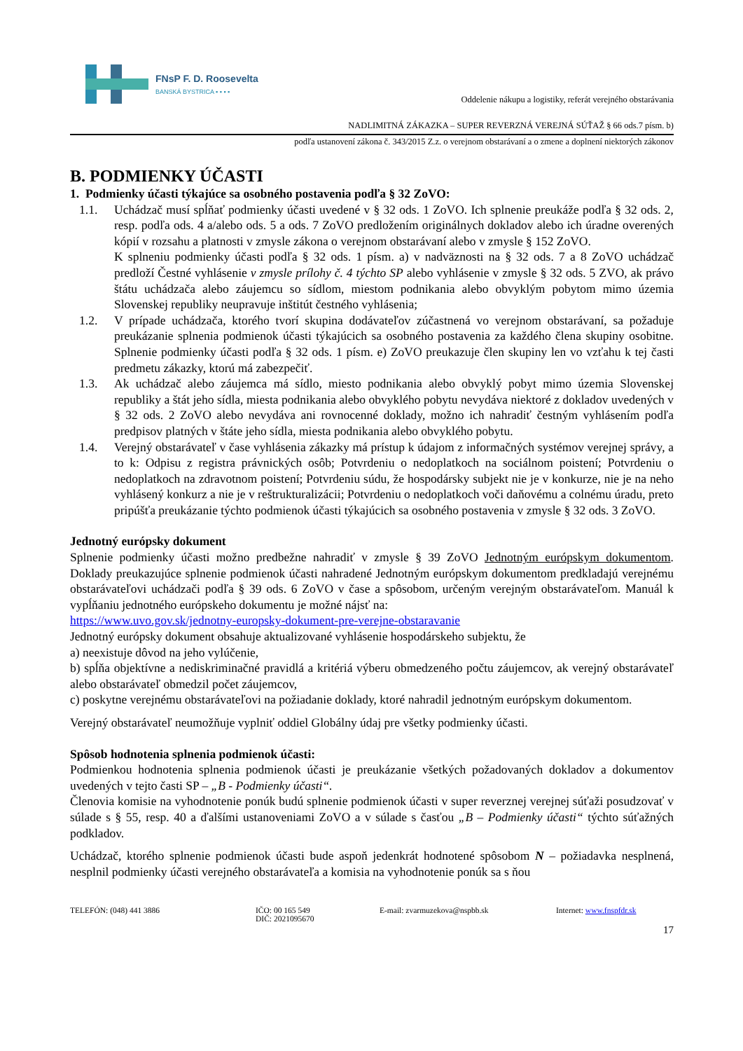FNsP F. D. Roosevelta
BANSKÁ BYSTRICA ▪ ▪ ▪ ▪
Oddelenie nákupu a logistiky, referát verejného obstarávania
NADLIMITNÁ ZÁKAZKA – SUPER REVERZNÁ VEREJNÁ SÚŤAŽ § 66 ods.7 písm. b)
podľa ustanovení zákona č. 343/2015 Z.z. o verejnom obstarávaní a o zmene a doplnení niektorých zákonov
B. PODMIENKY ÚČASTI
1. Podmienky účasti týkajúce sa osobného postavenia podľa § 32 ZoVO:
1.1. Uchádzač musí spĺňať podmienky účasti uvedené v § 32 ods. 1 ZoVO. Ich splnenie preukáže podľa § 32 ods. 2, resp. podľa ods. 4 a/alebo ods. 5 a ods. 7 ZoVO predložením originálnych dokladov alebo ich úradne overených kópií v rozsahu a platnosti v zmysle zákona o verejnom obstarávaní alebo v zmysle § 152 ZoVO.
K splneniu podmienky účasti podľa § 32 ods. 1 písm. a) v nadväznosti na § 32 ods. 7 a 8 ZoVO uchádzač predloží Čestné vyhlásenie v zmysle prílohy č. 4 týchto SP alebo vyhlásenie v zmysle § 32 ods. 5 ZVO, ak právo štátu uchádzača alebo záujemcu so sídlom, miestom podnikania alebo obvyklým pobytom mimo územia Slovenskej republiky neupravuje inštitút čestného vyhlásenia;
1.2. V prípade uchádzača, ktorého tvorí skupina dodávateľov zúčastnená vo verejnom obstarávaní, sa požaduje preukázanie splnenia podmienok účasti týkajúcich sa osobného postavenia za každého člena skupiny osobitne. Splnenie podmienky účasti podľa § 32 ods. 1 písm. e) ZoVO preukazuje člen skupiny len vo vzťahu k tej časti predmetu zákazky, ktorú má zabezpečiť.
1.3. Ak uchádzač alebo záujemca má sídlo, miesto podnikania alebo obvyklý pobyt mimo územia Slovenskej republiky a štát jeho sídla, miesta podnikania alebo obvyklého pobytu nevydáva niektoré z dokladov uvedených v § 32 ods. 2 ZoVO alebo nevydáva ani rovnocenné doklady, možno ich nahradiť čestným vyhlásením podľa predpisov platných v štáte jeho sídla, miesta podnikania alebo obvyklého pobytu.
1.4. Verejný obstarávateľ v čase vyhlásenia zákazky má prístup k údajom z informačných systémov verejnej správy, a to k: Odpisu z registra právnických osôb; Potvrdeniu o nedoplatkoch na sociálnom poistení; Potvrdeniu o nedoplatkoch na zdravotnom poistení; Potvrdeniu súdu, že hospodársky subjekt nie je v konkurze, nie je na neho vyhlásený konkurz a nie je v reštrukturalizácii; Potvrdeniu o nedoplatkoch voči daňovému a colnému úradu, preto pripúšťa preukázanie týchto podmienok účasti týkajúcich sa osobného postavenia v zmysle § 32 ods. 3 ZoVO.
Jednotný európsky dokument
Splnenie podmienky účasti možno predbežne nahradiť v zmysle § 39 ZoVO Jednotným európskym dokumentom. Doklady preukazujúce splnenie podmienok účasti nahradené Jednotným európskym dokumentom predkladajú verejnému obstarávateľovi uchádzači podľa § 39 ods. 6 ZoVO v čase a spôsobom, určeným verejným obstarávateľom. Manuál k vypĺňaniu jednotného európskeho dokumentu je možné nájsť na:
https://www.uvo.gov.sk/jednotny-europsky-dokument-pre-verejne-obstaravanie
Jednotný európsky dokument obsahuje aktualizované vyhlásenie hospodárskeho subjektu, že
a) neexistuje dôvod na jeho vylúčenie,
b) spĺňa objektívne a nediskriminačné pravidlá a kritériá výberu obmedzeného počtu záujemcov, ak verejný obstarávateľ alebo obstarávateľ obmedzil počet záujemcov,
c) poskytne verejnému obstarávateľovi na požiadanie doklady, ktoré nahradil jednotným európskym dokumentom.
Verejný obstarávateľ neumožňuje vyplniť oddiel Globálny údaj pre všetky podmienky účasti.
Spôsob hodnotenia splnenia podmienok účasti:
Podmienkou hodnotenia splnenia podmienok účasti je preukázanie všetkých požadovaných dokladov a dokumentov uvedených v tejto časti SP – „B - Podmienky účasti“.
Členovia komisie na vyhodnotenie ponúk budú splnenie podmienok účasti v super reverznej verejnej súťaži posudzovať v súlade s § 55, resp. 40 a ďalšími ustanoveniami ZoVO a v súlade s časťou „B – Podmienky účasti“ týchto súťažných podkladov.
Uchádzač, ktorého splnenie podmienok účasti bude aspoň jedenkrát hodnotené spôsobom N – požiadavka nesplnená, nesplnil podmienky účasti verejného obstarávateľa a komisia na vyhodnotenie ponúk sa s ňou
TELEFÓN: (048) 441 3886 IČO: 00 165 549
DIČ: 2021095670
E-mail: zvarmuzekova@nspbb.sk Internet: www.fnspfdr.sk
17